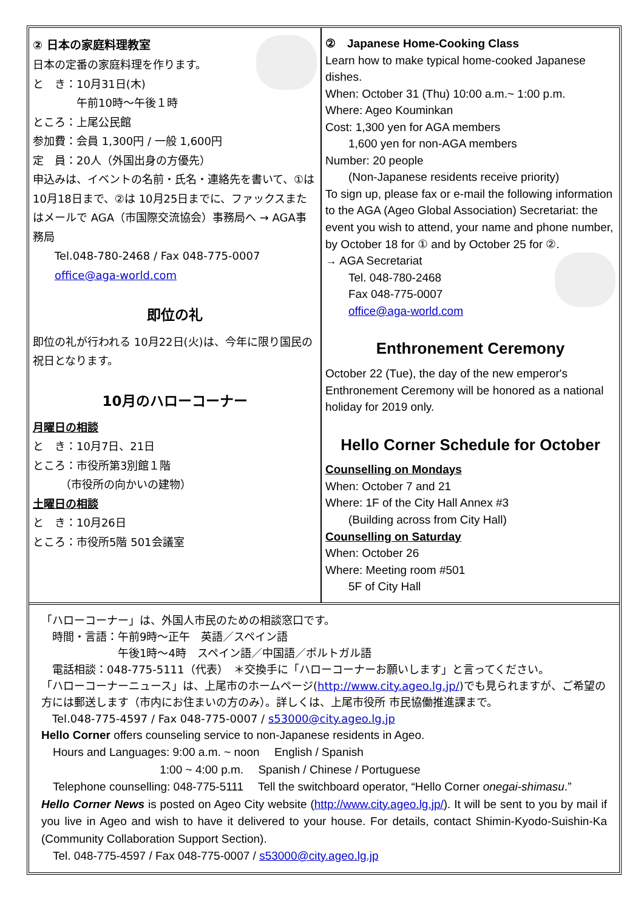② 日本の家庭料理教室
日本の定番の家庭料理を作ります。
と　き：10月31日(木)
　　　　午前10時～午後１時
ところ：上尾公民館
参加費：会員 1,300円 / 一般 1,600円
定　員：20人（外国出身の方優先）
申込みは、イベントの名前・氏名・連絡先を書いて、①は 10月18日まで、②は 10月25日までに、ファックスまたはメールで AGA（市国際交流協会）事務局へ → AGA事務局
　　Tel.048-780-2468 / Fax 048-775-0007
　　office@aga-world.com
即位の礼
即位の礼が行われる 10月22日(火)は、今年に限り国民の祝日となります。
10月のハローコーナー
月曜日の相談
と　き：10月7日、21日
ところ：市役所第3別館１階
　　　（市役所の向かいの建物）
土曜日の相談
と　き：10月26日
ところ：市役所5階 501会議室
②　Japanese Home-Cooking Class
Learn how to make typical home-cooked Japanese dishes.
When: October 31 (Thu) 10:00 a.m.~ 1:00 p.m.
Where: Ageo Kouminkan
Cost: 1,300 yen for AGA members
　　1,600 yen for non-AGA members
Number: 20 people
　　(Non-Japanese residents receive priority)
To sign up, please fax or e-mail the following information to the AGA (Ageo Global Association) Secretariat: the event you wish to attend, your name and phone number, by October 18 for ① and by October 25 for ②.
→ AGA Secretariat
　　Tel. 048-780-2468
　　Fax 048-775-0007
　　office@aga-world.com
Enthronement Ceremony
October 22 (Tue), the day of the new emperor's Enthronement Ceremony will be honored as a national holiday for 2019 only.
Hello Corner Schedule for October
Counselling on Mondays
When: October 7 and 21
Where: 1F of the City Hall Annex #3
　　(Building across from City Hall)
Counselling on Saturday
When: October 26
Where: Meeting room #501
　　5F of City Hall
「ハローコーナー」は、外国人市民のための相談窓口です。
　時間・言語：午前9時～正午　英語／スペイン語
　　　　　　　午後1時～4時　スペイン語／中国語／ポルトガル語
　電話相談：048-775-5111（代表）　＊交換手に「ハローコーナーお願いします」と言ってください。
「ハローコーナーニュース」は、上尾市のホームページ(http://www.city.ageo.lg.jp/)でも見られますが、ご希望の方には郵送します（市内にお住まいの方のみ）。詳しくは、上尾市役所 市民協働推進課まで。
　Tel.048-775-4597 / Fax 048-775-0007 / s53000@city.ageo.lg.jp
Hello Corner offers counseling service to non-Japanese residents in Ageo.
　Hours and Languages: 9:00 a.m. ~ noon　 English / Spanish
　　　　　　　　　　 1:00 ~ 4:00 p.m.　 Spanish / Chinese / Portuguese
　Telephone counselling: 048-775-5111　 Tell the switchboard operator, “Hello Corner onegai-shimasu.”
Hello Corner News is posted on Ageo City website (http://www.city.ageo.lg.jp/). It will be sent to you by mail if you live in Ageo and wish to have it delivered to your house. For details, contact Shimin-Kyodo-Suishin-Ka (Community Collaboration Support Section).
　Tel. 048-775-4597 / Fax 048-775-0007 / s53000@city.ageo.lg.jp